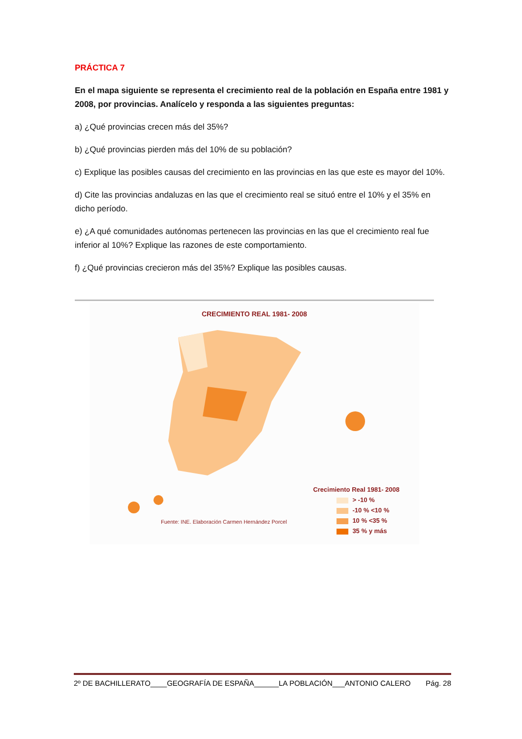PRÁCTICA 7
En el mapa siguiente se representa el crecimiento real de la población en España entre 1981 y 2008, por provincias. Analícelo y responda a las siguientes preguntas:
a) ¿Qué provincias crecen más del 35%?
b) ¿Qué provincias pierden más del 10% de su población?
c) Explique las posibles causas del crecimiento en las provincias en las que este es mayor del 10%.
d) Cite las provincias andaluzas en las que el crecimiento real se situó entre el 10% y el 35% en dicho período.
e) ¿A qué comunidades autónomas pertenecen las provincias en las que el crecimiento real fue inferior al 10%? Explique las razones de este comportamiento.
f) ¿Qué provincias crecieron más del 35%? Explique las posibles causas.
CRECIMIENTO REAL 1981- 2008
Fuente: INE. Elaboración Carmen Hernández Porcel
Crecimiento Real 1981- 2008
> -10 %
-10 % <10 %
10 % <35 %
35 % y más
2º DE BACHILLERATO____GEOGRAFÍA DE ESPAÑA______LA POBLACIÓN___ANTONIO CALERO Pág. 28